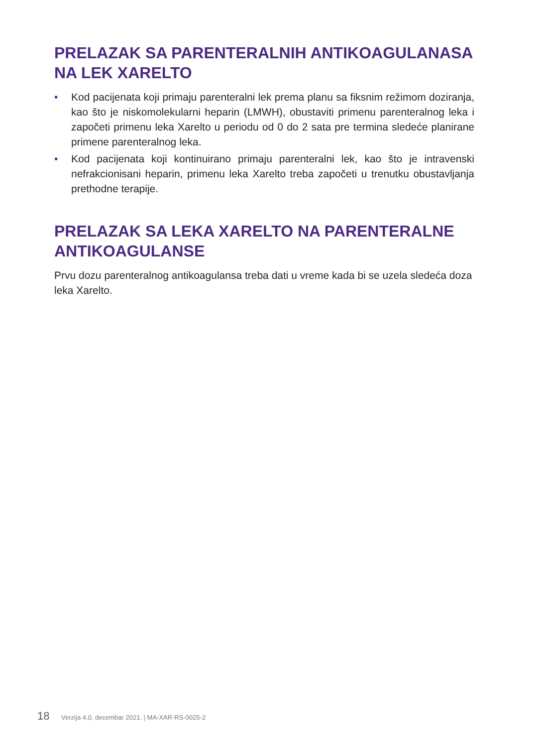PRELAZAK SA PARENTERALNIH ANTIKOAGULANASA NA LEK XARELTO
• Kod pacijenata koji primaju parenteralni lek prema planu sa fiksnim režimom doziranja, kao što je niskomolekularni heparin (LMWH), obustaviti primenu parenteralnog leka i započeti primenu leka Xarelto u periodu od 0 do 2 sata pre termina sledeće planirane primene parenteralnog leka.
• Kod pacijenata koji kontinuirano primaju parenteralni lek, kao što je intravenski nefrakcionisani heparin, primenu leka Xarelto treba započeti u trenutku obustavljanja prethodne terapije.
PRELAZAK SA LEKA XARELTO NA PARENTERALNE ANTIKOAGULANSE
Prvu dozu parenteralnog antikoagulansa treba dati u vreme kada bi se uzela sledeća doza leka Xarelto.
18 Verzija 4.0, decembar 2021. | MA-XAR-RS-0025-2